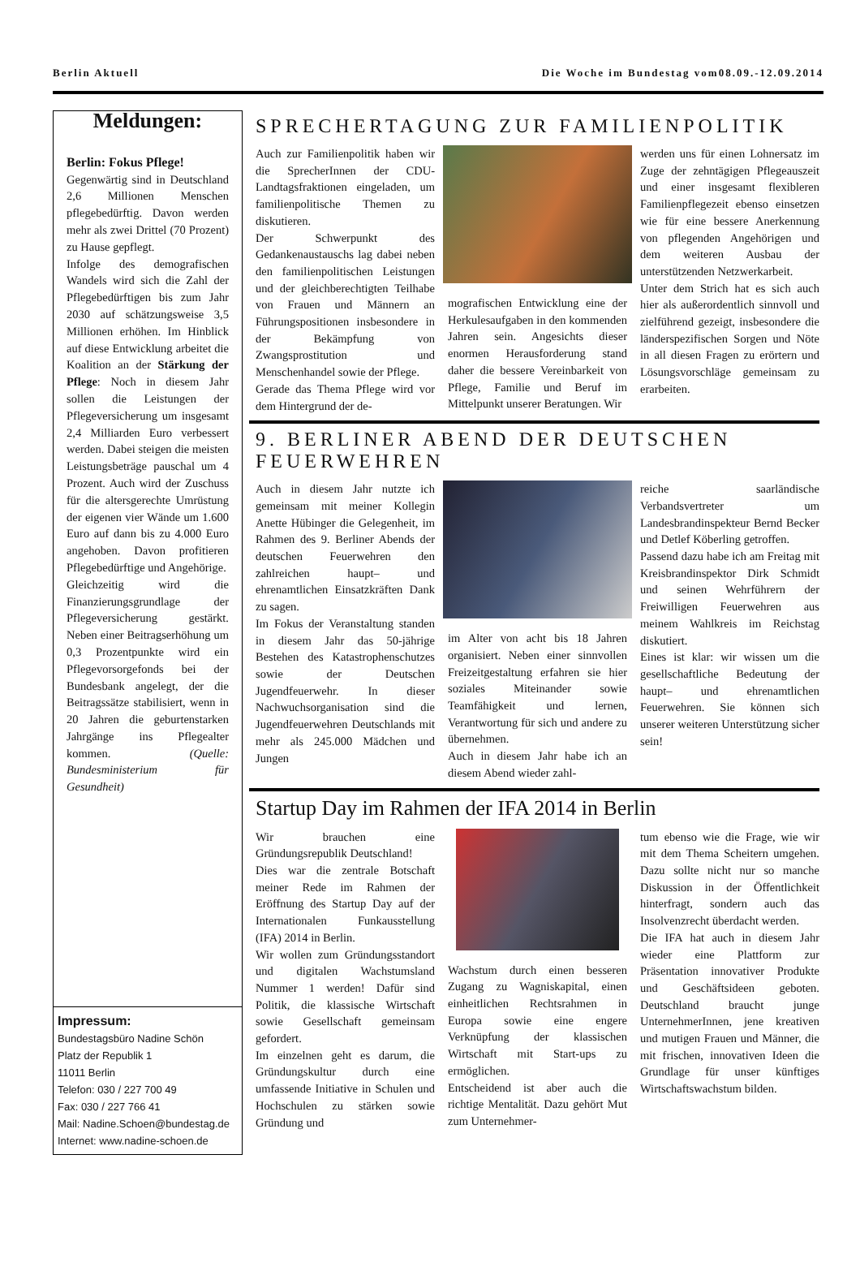Berlin Aktuell Die Woche im Bundestag vom08.09.-12.09.2014
Meldungen:
Berlin: Fokus Pflege!
Gegenwärtig sind in Deutschland 2,6 Millionen Menschen pflegebedürftig. Davon werden mehr als zwei Drittel (70 Prozent) zu Hause gepflegt.
Infolge des demografischen Wandels wird sich die Zahl der Pflegebedürftigen bis zum Jahr 2030 auf schätzungsweise 3,5 Millionen erhöhen. Im Hinblick auf diese Entwicklung arbeitet die Koalition an der Stärkung der Pflege: Noch in diesem Jahr sollen die Leistungen der Pflegeversicherung um insgesamt 2,4 Milliarden Euro verbessert werden. Dabei steigen die meisten Leistungsbeträge pauschal um 4 Prozent. Auch wird der Zuschuss für die altersgerechte Umrüstung der eigenen vier Wände um 1.600 Euro auf dann bis zu 4.000 Euro angehoben. Davon profitieren Pflegebedürftige und Angehörige.
Gleichzeitig wird die Finanzierungsgrundlage der Pflegeversicherung gestärkt. Neben einer Beitragserhöhung um 0,3 Prozentpunkte wird ein Pflegevorsorgefonds bei der Bundesbank angelegt, der die Beitragssätze stabilisiert, wenn in 20 Jahren die geburtenstarken Jahrgänge ins Pflegealter kommen. (Quelle: Bundesministerium für Gesundheit)
Impressum:
Bundestagsbüro Nadine Schön
Platz der Republik 1
11011 Berlin
Telefon: 030 / 227 700 49
Fax: 030 / 227 766 41
Mail: Nadine.Schoen@bundestag.de
Internet: www.nadine-schoen.de
SPRECHERTAGUNG ZUR FAMILIENPOLITIK
Auch zur Familienpolitik haben wir die SprecherInnen der CDU-Landtagsfraktionen eingeladen, um familienpolitische Themen zu diskutieren.
Der Schwerpunkt des Gedankenaustauschs lag dabei neben den familienpolitischen Leistungen und der gleichberechtigten Teilhabe von Frauen und Männern an Führungspositionen insbesondere in der Bekämpfung von Zwangsprostitution und Menschenhandel sowie der Pflege.
Gerade das Thema Pflege wird vor dem Hintergrund der de-
mografischen Entwicklung eine der Herkulesaufgaben in den kommenden Jahren sein. Angesichts dieser enormen Herausforderung stand daher die bessere Vereinbarkeit von Pflege, Familie und Beruf im Mittelpunkt unserer Beratungen. Wir
werden uns für einen Lohnersatz im Zuge der zehntägigen Pflegeauszeit und einer insgesamt flexibleren Familienpflegezeit ebenso einsetzen wie für eine bessere Anerkennung von pflegenden Angehörigen und dem weiteren Ausbau der unterstützenden Netzwerkarbeit.
Unter dem Strich hat es sich auch hier als außerordentlich sinnvoll und zielführend gezeigt, insbesondere die länderspezifischen Sorgen und Nöte in all diesen Fragen zu erörtern und Lösungsvorschläge gemeinsam zu erarbeiten.
9. BERLINER ABEND DER DEUTSCHEN FEUERWEHREN
Auch in diesem Jahr nutzte ich gemeinsam mit meiner Kollegin Anette Hübinger die Gelegenheit, im Rahmen des 9. Berliner Abends der deutschen Feuerwehren den zahlreichen haupt– und ehrenamtlichen Einsatzkräften Dank zu sagen.
Im Fokus der Veranstaltung standen in diesem Jahr das 50-jährige Bestehen des Katastrophenschutzes sowie der Deutschen Jugendfeuerwehr. In dieser Nachwuchsorganisation sind die Jugendfeuerwehren Deutschlands mit mehr als 245.000 Mädchen und Jungen
im Alter von acht bis 18 Jahren organisiert. Neben einer sinnvollen Freizeitgestaltung erfahren sie hier soziales Miteinander sowie Teamfähigkeit und lernen, Verantwortung für sich und andere zu übernehmen.
Auch in diesem Jahr habe ich an diesem Abend wieder zahl-
reiche saarländische Verbandsvertreter um Landesbrandinspekteur Bernd Becker und Detlef Köberling getroffen.
Passend dazu habe ich am Freitag mit Kreisbrandinspektor Dirk Schmidt und seinen Wehrführern der Freiwilligen Feuerwehren aus meinem Wahlkreis im Reichstag diskutiert.
Eines ist klar: wir wissen um die gesellschaftliche Bedeutung der haupt– und ehrenamtlichen Feuerwehren. Sie können sich unserer weiteren Unterstützung sicher sein!
Startup Day im Rahmen der IFA 2014 in Berlin
Wir brauchen eine Gründungsrepublik Deutschland!
Dies war die zentrale Botschaft meiner Rede im Rahmen der Eröffnung des Startup Day auf der Internationalen Funkausstellung (IFA) 2014 in Berlin.
Wir wollen zum Gründungsstandort und digitalen Wachstumsland Nummer 1 werden! Dafür sind Politik, die klassische Wirtschaft sowie Gesellschaft gemeinsam gefordert.
Im einzelnen geht es darum, die Gründungskultur durch eine umfassende Initiative in Schulen und Hochschulen zu stärken sowie Gründung und
Wachstum durch einen besseren Zugang zu Wagniskapital, einen einheitlichen Rechtsrahmen in Europa sowie eine engere Verknüpfung der klassischen Wirtschaft mit Start-ups zu ermöglichen.
Entscheidend ist aber auch die richtige Mentalität. Dazu gehört Mut zum Unternehmer-
tum ebenso wie die Frage, wie wir mit dem Thema Scheitern umgehen. Dazu sollte nicht nur so manche Diskussion in der Öffentlichkeit hinterfragt, sondern auch das Insolvenzrecht überdacht werden.
Die IFA hat auch in diesem Jahr wieder eine Plattform zur Präsentation innovativer Produkte und Geschäftsideen geboten. Deutschland braucht junge UnternehmerInnen, jene kreativen und mutigen Frauen und Männer, die mit frischen, innovativen Ideen die Grundlage für unser künftiges Wirtschaftswachstum bilden.